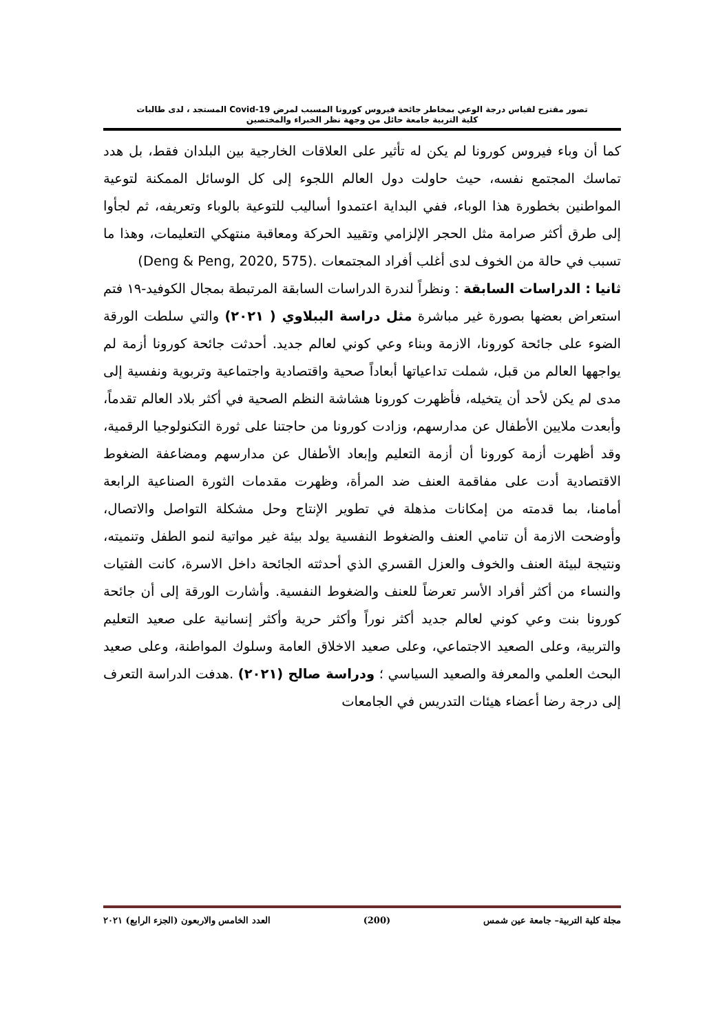تصور مقترح لقياس درجة الوعي بمخاطر جائحة فيروس كورونا المسبب لمرض Covid-19 المستجد ، لدى طالبات
كلية التربية جامعة حائل من وجهة نظر الخبراء والمختصين
كما أن وباء فيروس كورونا لم يكن له تأثير على العلاقات الخارجية بين البلدان فقط، بل هدد تماسك المجتمع نفسه، حيث حاولت دول العالم اللجوء إلى كل الوسائل الممكنة لتوعية المواطنين بخطورة هذا الوباء، ففي البداية اعتمدوا أساليب للتوعية بالوباء وتعريفه، ثم لجأوا إلى طرق أكثر صرامة مثل الحجر الإلزامي وتقييد الحركة ومعاقبة منتهكي التعليمات، وهذا ما تسبب في حالة من الخوف لدى أغلب أفراد المجتمعات (Deng & Peng, 2020, 575).
ثانيا : الدراسات السابقة : ونظراً لندرة الدراسات السابقة المرتبطة بمجال الكوفيد-١٩ فتم استعراض بعضها بصورة غير مباشرة مثل دراسة الببلاوي ( ٢٠٢١) والتي سلطت الورقة الضوء على جائحة كورونا، الازمة وبناء وعي كوني لعالم جديد. أحدثت جائحة كورونا أزمة لم يواجهها العالم من قبل، شملت تداعياتها أبعاداً صحية واقتصادية واجتماعية وتربوية ونفسية إلى مدى لم يكن لأحد أن يتخيله، فأظهرت كورونا هشاشة النظم الصحية في أكثر بلاد العالم تقدماً، وأبعدت ملايين الأطفال عن مدارسهم، وزادت كورونا من حاجتنا على ثورة التكنولوجيا الرقمية، وقد أظهرت أزمة كورونا أن أزمة التعليم وإبعاد الأطفال عن مدارسهم ومضاعفة الضغوط الاقتصادية أدت على مفاقمة العنف ضد المرأة، وظهرت مقدمات الثورة الصناعية الرابعة أمامنا، بما قدمته من إمكانات مذهلة في تطوير الإنتاج وحل مشكلة التواصل والاتصال، وأوضحت الازمة أن تنامي العنف والضغوط النفسية يولد بيئة غير مواتية لنمو الطفل وتنميته، ونتيجة لبيئة العنف والخوف والعزل القسري الذي أحدثته الجائحة داخل الاسرة، كانت الفتيات والنساء من أكثر أفراد الأسر تعرضاً للعنف والضغوط النفسية. وأشارت الورقة إلى أن جائحة كورونا بنت وعي كوني لعالم جديد أكثر نوراً وأكثر حرية وأكثر إنسانية على صعيد التعليم والتربية، وعلى الصعيد الاجتماعي، وعلى صعيد الاخلاق العامة وسلوك المواطنة، وعلى صعيد البحث العلمي والمعرفة والصعيد السياسي ؛ ودراسة صالح (٢٠٢١) .هدفت الدراسة التعرف إلى درجة رضا أعضاء هيئات التدريس في الجامعات
مجلة كلية التربية– جامعة عين شمس (200) العدد الخامس والاربعون (الجزء الرابع) ٢٠٢١